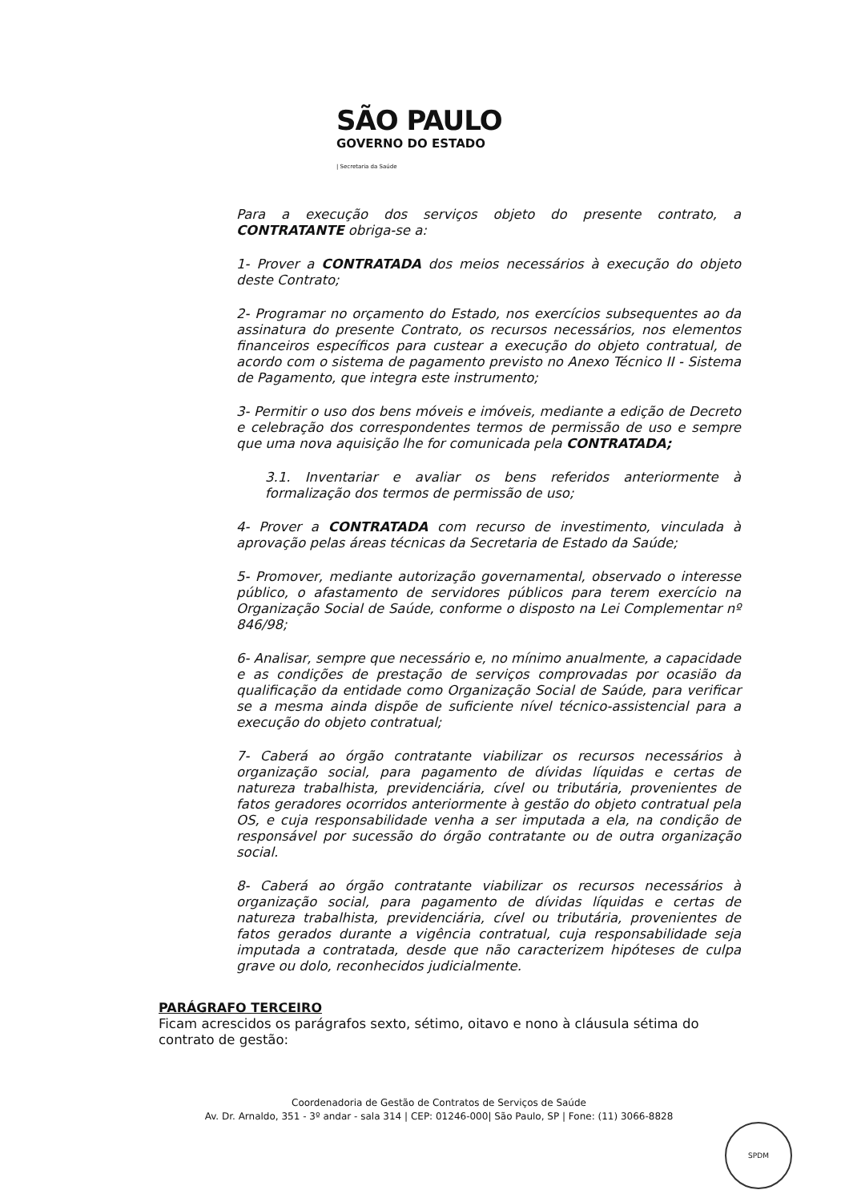SÃO PAULO
GOVERNO DO ESTADO
| Secretaria da Saúde
Para a execução dos serviços objeto do presente contrato, a CONTRATANTE obriga-se a:
1- Prover a CONTRATADA dos meios necessários à execução do objeto deste Contrato;
2- Programar no orçamento do Estado, nos exercícios subsequentes ao da assinatura do presente Contrato, os recursos necessários, nos elementos financeiros específicos para custear a execução do objeto contratual, de acordo com o sistema de pagamento previsto no Anexo Técnico II - Sistema de Pagamento, que integra este instrumento;
3- Permitir o uso dos bens móveis e imóveis, mediante a edição de Decreto e celebração dos correspondentes termos de permissão de uso e sempre que uma nova aquisição lhe for comunicada pela CONTRATADA;
3.1. Inventariar e avaliar os bens referidos anteriormente à formalização dos termos de permissão de uso;
4- Prover a CONTRATADA com recurso de investimento, vinculada à aprovação pelas áreas técnicas da Secretaria de Estado da Saúde;
5- Promover, mediante autorização governamental, observado o interesse público, o afastamento de servidores públicos para terem exercício na Organização Social de Saúde, conforme o disposto na Lei Complementar nº 846/98;
6- Analisar, sempre que necessário e, no mínimo anualmente, a capacidade e as condições de prestação de serviços comprovadas por ocasião da qualificação da entidade como Organização Social de Saúde, para verificar se a mesma ainda dispõe de suficiente nível técnico-assistencial para a execução do objeto contratual;
7- Caberá ao órgão contratante viabilizar os recursos necessários à organização social, para pagamento de dívidas líquidas e certas de natureza trabalhista, previdenciária, cível ou tributária, provenientes de fatos geradores ocorridos anteriormente à gestão do objeto contratual pela OS, e cuja responsabilidade venha a ser imputada a ela, na condição de responsável por sucessão do órgão contratante ou de outra organização social.
8- Caberá ao órgão contratante viabilizar os recursos necessários à organização social, para pagamento de dívidas líquidas e certas de natureza trabalhista, previdenciária, cível ou tributária, provenientes de fatos gerados durante a vigência contratual, cuja responsabilidade seja imputada a contratada, desde que não caracterizem hipóteses de culpa grave ou dolo, reconhecidos judicialmente.
PARÁGRAFO TERCEIRO
Ficam acrescidos os parágrafos sexto, sétimo, oitavo e nono à cláusula sétima do contrato de gestão:
Coordenadoria de Gestão de Contratos de Serviços de Saúde
Av. Dr. Arnaldo, 351 - 3º andar - sala 314 | CEP: 01246-000| São Paulo, SP | Fone: (11) 3066-8828
SPDM